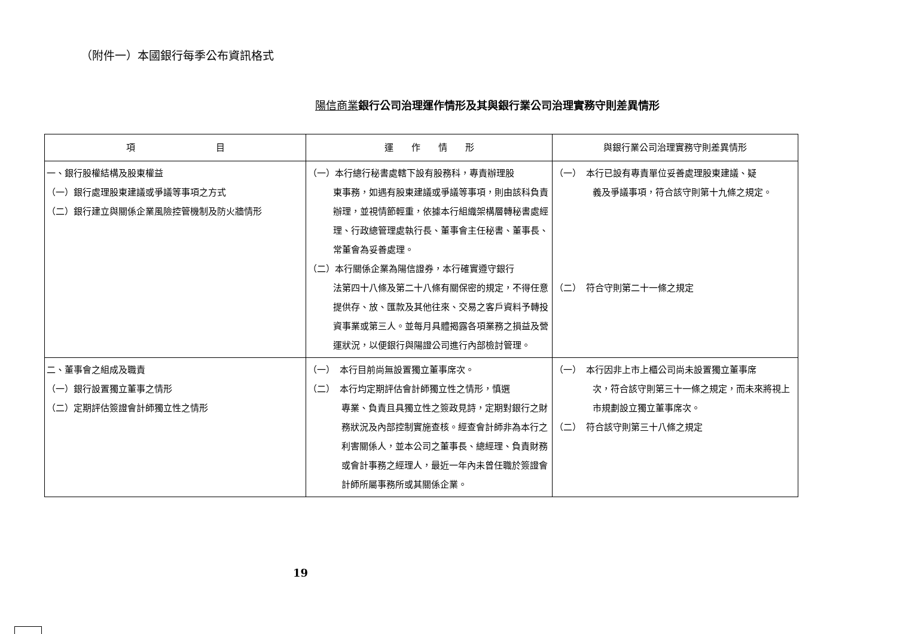（附件一）本國銀行每季公布資訊格式
陽信商業銀行公司治理運作情形及其與銀行業公司治理實務守則差異情形
| 項 目 | 運 作 情 形 | 與銀行業公司治理實務守則差異情形 |
| --- | --- | --- |
| 一、銀行股權結構及股東權益 （一）銀行處理股東建議或爭議等事項之方式 （二）銀行建立與關係企業風險控管機制及防火牆情形 | （一）本行總行秘書處轄下設有股務科，專責辦理股 東事務，如遇有股東建議或爭議等事項，則由該科負責辦理，並視情節輕重，依據本行組織架構層轉秘書處經理、行政總管理處執行長、董事會主任秘書、董事長、常董會為妥善處理。 （二）本行關係企業為陽信證券，本行確實遵守銀行 法第四十八條及第二十八條有關保密的規定，不得任意提供存、放、匯款及其他往來、交易之客戶資料予轉投資事業或第三人。並每月具體揭露各項業務之損益及營運狀況，以便銀行與陽證公司進行內部檢討管理。 | （一） 本行已設有專責單位妥善處理股東建議、疑 義及爭議事項，符合該守則第十九條之規定。 （二） 符合守則第二十一條之規定 |
| 二、董事會之組成及職責 （一）銀行設置獨立董事之情形 （二）定期評估簽證會計師獨立性之情形 | （一） 本行目前尚無設置獨立董事席次。 （二） 本行均定期評估會計師獨立性之情形，慎選 專業、負責且具獨立性之簽政見詩，定期對銀行之財務狀況及內部控制實施查核。經查會計師非為本行之利害關係人，並本公司之董事長、總經理、負責財務或會計事務之經理人，最近一年內未曾任職於簽證會計師所屬事務所或其關係企業。 | （一） 本行因非上市上櫃公司尚未設置獨立董事席 次，符合該守則第三十一條之規定，而未來將視上市規劃設立獨立董事席次。 （二） 符合該守則第三十八條之規定 |
19